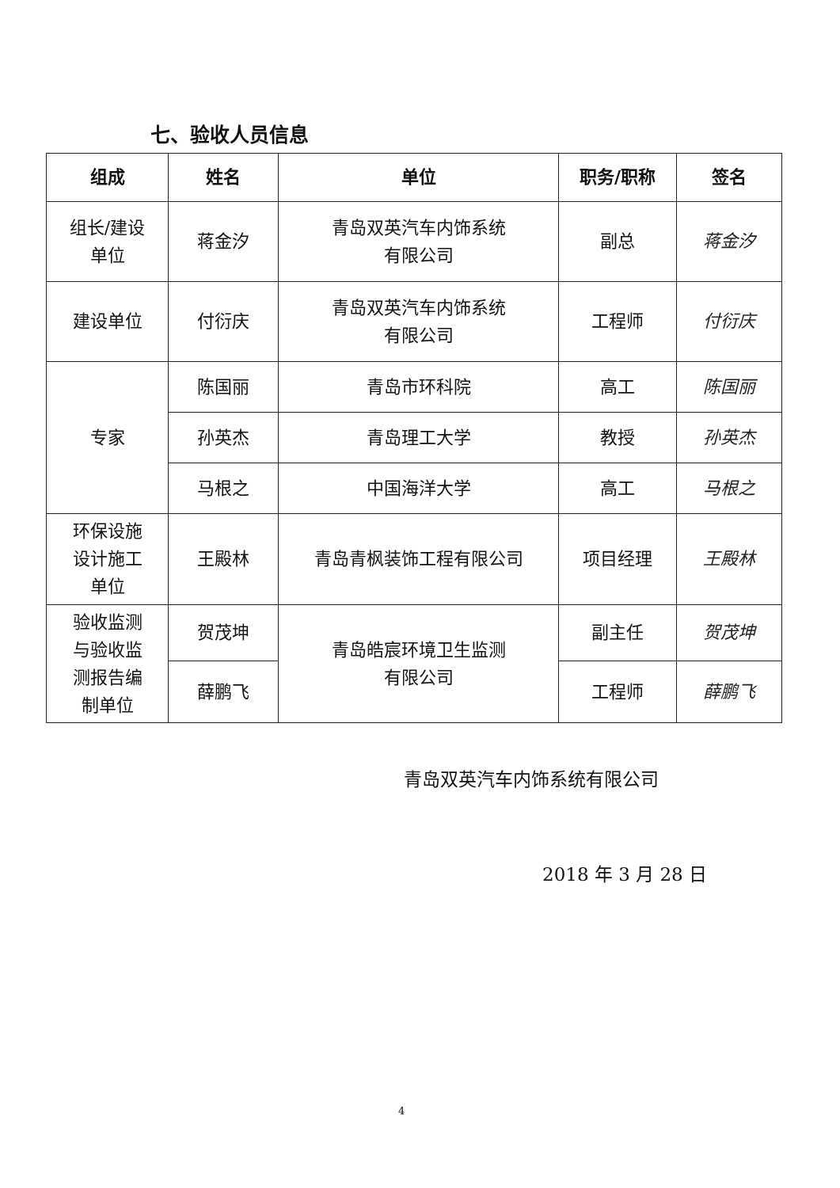七、验收人员信息
| 组成 | 姓名 | 单位 | 职务/职称 | 签名 |
| --- | --- | --- | --- | --- |
| 组长/建设 单位 | 蒋金汐 | 青岛双英汽车内饰系统 有限公司 | 副总 | 蒋金汐 |
| 建设单位 | 付衍庆 | 青岛双英汽车内饰系统 有限公司 | 工程师 | 付衍庆 |
| 专家 | 陈国丽 | 青岛市环科院 | 高工 | 陈国丽 |
| | 孙英杰 | 青岛理工大学 | 教授 | 孙英杰 |
| | 马根之 | 中国海洋大学 | 高工 | 马根之 |
| 环保设施 设计施工 单位 | 王殿林 | 青岛青枫装饰工程有限公司 | 项目经理 | 王殿林 |
| 验收监测 与验收监 测报告编 制单位 | 贺茂坤 | 青岛皓宸环境卫生监测 有限公司 | 副主任 | 贺茂坤 |
| | 薛鹏飞 | | 工程师 | 薛鹏飞 |
青岛双英汽车内饰系统有限公司
2018 年 3 月 28 日
4